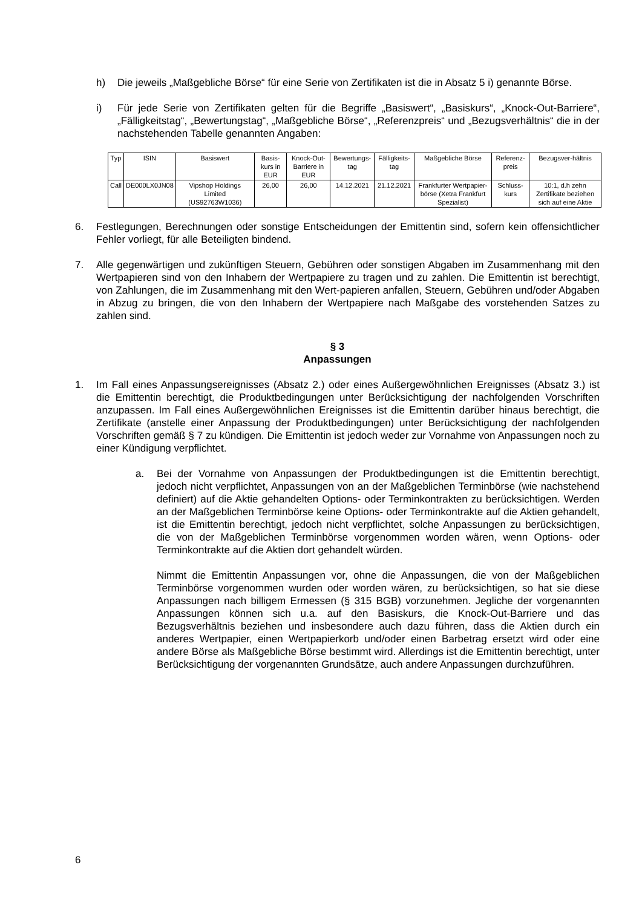h) Die jeweils „Maßgebliche Börse“ für eine Serie von Zertifikaten ist die in Absatz 5 i) genannte Börse.
i) Für jede Serie von Zertifikaten gelten für die Begriffe „Basiswert“, „Basiskurs“, „Knock-Out-Barriere“, „Fälligkeitstag“, „Bewertungstag“, „Maßgebliche Börse“, „Referenzpreis“ und „Bezugsverhältnis“ die in der nachstehenden Tabelle genannten Angaben:
| Typ | ISIN | Basiswert | Basis-kurs in EUR | Knock-Out-Barriere in EUR | Bewertungs-tag | Fälligkeits-tag | Maßgebliche Börse | Referenz-preis | Bezugsver-hältnis |
| --- | --- | --- | --- | --- | --- | --- | --- | --- | --- |
| Call | DE000LX0JN08 | Vipshop Holdings Limited (US92763W1036) | 26,00 | 26,00 | 14.12.2021 | 21.12.2021 | Frankfurter Wertpapier-börse (Xetra Frankfurt Spezialist) | Schluss-kurs | 10:1, d.h zehn Zertifikate beziehen sich auf eine Aktie |
6. Festlegungen, Berechnungen oder sonstige Entscheidungen der Emittentin sind, sofern kein offensichtlicher Fehler vorliegt, für alle Beteiligten bindend.
7. Alle gegenwärtigen und zukünftigen Steuern, Gebühren oder sonstigen Abgaben im Zusammenhang mit den Wertpapieren sind von den Inhabern der Wertpapiere zu tragen und zu zahlen. Die Emittentin ist berechtigt, von Zahlungen, die im Zusammenhang mit den Wert-papieren anfallen, Steuern, Gebühren und/oder Abgaben in Abzug zu bringen, die von den Inhabern der Wertpapiere nach Maßgabe des vorstehenden Satzes zu zahlen sind.
§ 3
Anpassungen
1. Im Fall eines Anpassungsereignisses (Absatz 2.) oder eines Außergewöhnlichen Ereignisses (Absatz 3.) ist die Emittentin berechtigt, die Produktbedingungen unter Berücksichtigung der nachfolgenden Vorschriften anzupassen. Im Fall eines Außergewöhnlichen Ereignisses ist die Emittentin darüber hinaus berechtigt, die Zertifikate (anstelle einer Anpassung der Produktbedingungen) unter Berücksichtigung der nachfolgenden Vorschriften gemäß § 7 zu kündigen. Die Emittentin ist jedoch weder zur Vornahme von Anpassungen noch zu einer Kündigung verpflichtet.
a. Bei der Vornahme von Anpassungen der Produktbedingungen ist die Emittentin berechtigt, jedoch nicht verpflichtet, Anpassungen von an der Maßgeblichen Terminbörse (wie nachstehend definiert) auf die Aktie gehandelten Options- oder Terminkontrakten zu berücksichtigen. Werden an der Maßgeblichen Terminbörse keine Options- oder Terminkontrakte auf die Aktien gehandelt, ist die Emittentin berechtigt, jedoch nicht verpflichtet, solche Anpassungen zu berücksichtigen, die von der Maßgeblichen Terminbörse vorgenommen worden wären, wenn Options- oder Terminkontrakte auf die Aktien dort gehandelt würden.
Nimmt die Emittentin Anpassungen vor, ohne die Anpassungen, die von der Maßgeblichen Terminbörse vorgenommen wurden oder worden wären, zu berücksichtigen, so hat sie diese Anpassungen nach billigem Ermessen (§ 315 BGB) vorzunehmen. Jegliche der vorgenannten Anpassungen können sich u.a. auf den Basiskurs, die Knock-Out-Barriere und das Bezugsverhältnis beziehen und insbesondere auch dazu führen, dass die Aktien durch ein anderes Wertpapier, einen Wertpapierkorb und/oder einen Barbetrag ersetzt wird oder eine andere Börse als Maßgebliche Börse bestimmt wird. Allerdings ist die Emittentin berechtigt, unter Berücksichtigung der vorgenannten Grundsätze, auch andere Anpassungen durchzuführen.
6